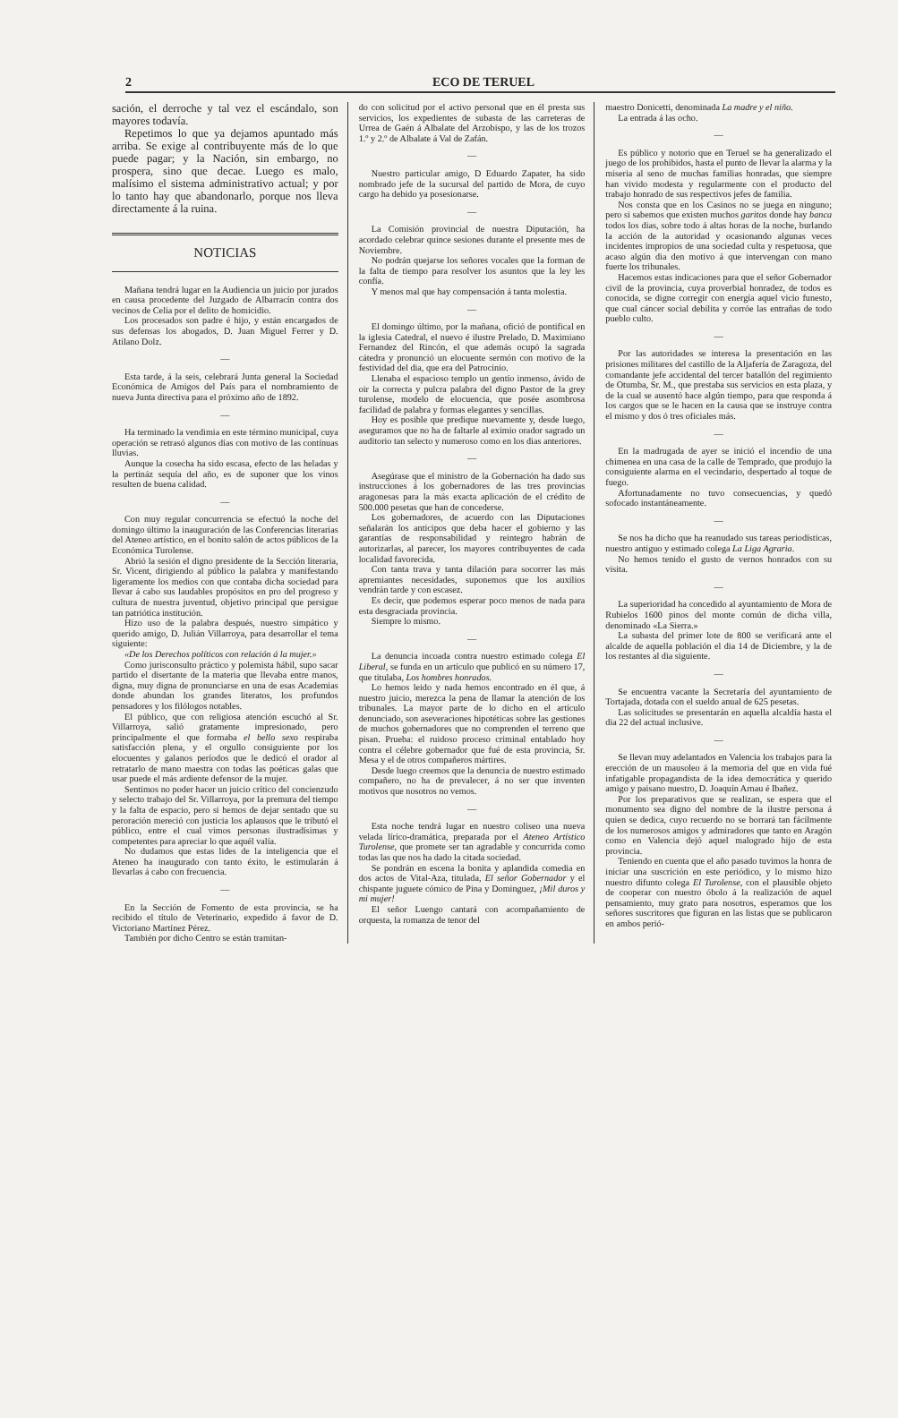2 ECO DE TERUEL
sación, el derroche y tal vez el escándalo, son mayores todavía.
Repetimos lo que ya dejamos apuntado más arriba. Se exige al contribuyente más de lo que puede pagar; y la Nación, sin embargo, no prospera, sino que decae. Luego es malo, malísimo el sistema administrativo actual; y por lo tanto hay que abandonarlo, porque nos lleva directamente á la ruina.
NOTICIAS
Mañana tendrá lugar en la Audiencia un juicio por jurados en causa procedente del Juzgado de Albarracín contra dos vecinos de Celia por el delito de homicidio.
Los procesados son padre é hijo, y están encargados de sus defensas los abogados, D. Juan Miguel Ferrer y D. Atilano Dolz.
—
Esta tarde, á la seis, celebrará Junta general la Sociedad Económica de Amigos del País para el nombramiento de nueva Junta directiva para el próximo año de 1892.
—
Ha terminado la vendimia en este término municipal, cuya operación se retrasó algunos días con motivo de las contínuas lluvias.
Aunque la cosecha ha sido escasa, efecto de las heladas y la pertináz sequía del año, es de suponer que los vinos resulten de buena calidad.
—
Con muy regular concurrencia se efectuó la noche del domingo último la inauguración de las Conferencias literarias del Ateneo artístico, en el bonito salón de actos públicos de la Económica Turolense.
Abrió la sesión el digno presidente de la Sección literaria, Sr. Vicent, dirigiendo al público la palabra y manifestando ligeramente los medios con que contaba dicha sociedad para llevar á cabo sus laudables propósitos en pro del progreso y cultura de nuestra juventud, objetivo principal que persigue tan patriótica institución.
Hizo uso de la palabra después, nuestro simpático y querido amigo, D. Julián Villarroya, para desarrollar el tema siguiente:
«De los Derechos políticos con relación á la mujer.»
Como jurisconsulto práctico y polemista hábil, supo sacar partido el disertante de la materia que llevaba entre manos, digna, muy digna de pronunciarse en una de esas Academias donde abundan los grandes literatos, los profundos pensadores y los filólogos notables.
El público, que con religiosa atención escuchó al Sr. Villarroya, salió gratamente impresionado, pero principalmente el que formaba el bello sexo respiraba satisfacción plena, y el orgullo consiguiente por los elocuentes y galanos períodos que le dedicó el orador al retratarlo de mano maestra con todas las poéticas galas que usar puede el más ardiente defensor de la mujer.
Sentimos no poder hacer un juicio crítico del concienzudo y selecto trabajo del Sr. Villarroya, por la premura del tiempo y la falta de espacio, pero si hemos de dejar sentado que su peroración mereció con justicia los aplausos que le tributó el público, entre el cual vimos personas ilustradísimas y competentes para apreciar lo que aquél valía.
No dudamos que estas lides de la inteligencia que el Ateneo ha inaugurado con tanto éxito, le estimularán á llevarlas á cabo con frecuencia.
—
En la Sección de Fomento de esta provincia, se ha recibido el título de Veterinario, expedido á favor de D. Victoriano Martínez Pérez.
También por dicho Centro se están tramitan-
do con solicitud por el activo personal que en él presta sus servicios, los expedientes de subasta de las carreteras de Urrea de Gaén á Albalate del Arzobispo, y las de los trozos 1.º y 2.º de Albalate á Val de Zafán.
—
Nuestro particular amigo, D Eduardo Zapater, ha sido nombrado jefe de la sucursal del partido de Mora, de cuyo cargo ha debido ya posesionarse.
—
La Comisión provincial de nuestra Diputación, ha acordado celebrar quince sesiones durante el presente mes de Noviembre.
No podrán quejarse los señores vocales que la forman de la falta de tiempo para resolver los asuntos que la ley les confía.
Y menos mal que hay compensación á tanta molestia.
—
El domingo último, por la mañana, ofició de pontifical en la iglesia Catedral, el nuevo é ilustre Prelado, D. Maximiano Fernandez del Rincón, el que además ocupó la sagrada cátedra y pronunció un elocuente sermón con motivo de la festividad del dia, que era del Patrocinio.
Llenaba el espacioso templo un gentío inmenso, ávido de oir la correcta y pulcra palabra del digno Pastor de la grey turolense, modelo de elocuencia, que posée asombrosa facilidad de palabra y formas elegantes y sencillas.
Hoy es posible que predique nuevamente y, desde luego, aseguramos que no ha de faltarle al eximio orador sagrado un auditorio tan selecto y numeroso como en los dias anteriores.
—
Asegúrase que el ministro de la Gobernación ha dado sus instrucciones á los gobernadores de las tres provincias aragonesas para la más exacta aplicación de el crédito de 500.000 pesetas que han de concederse.
Los gobernadores, de acuerdo con las Diputaciones señalarán los anticipos que deba hacer el gobierno y las garantías de responsabilidad y reintegro habrán de autorizarlas, al parecer, los mayores contribuyentes de cada localidad favorecida.
Con tanta trava y tanta dilación para socorrer las más apremiantes necesidades, suponemos que los auxilios vendrán tarde y con escasez.
Es decir, que podemos esperar poco menos de nada para esta desgraciada provincia.
Siempre lo mismo.
—
La denuncia incoada contra nuestro estimado colega El Liberal, se funda en un artículo que publicó en su número 17, que titulaba, Los hombres honrados.
Lo hemos leido y nada hemos encontrado en él que, á nuestro juicio, merezca la pena de llamar la atención de los tribunales. La mayor parte de lo dicho en el artículo denunciado, son aseveraciones hipotéticas sobre las gestiones de muchos gobernadores que no comprenden el terreno que pisan. Prueba: el ruidoso proceso criminal entablado hoy contra el célebre gobernador que fué de esta provincia, Sr. Mesa y el de otros compañeros mártires.
Desde luego creemos que la denuncia de nuestro estimado compañero, no ha de prevalecer, á no ser que inventen motivos que nosotros no vemos.
—
Esta noche tendrá lugar en nuestro coliseo una nueva velada lírico-dramática, preparada por el Ateneo Artístico Turolense, que promete ser tan agradable y concurrida como todas las que nos ha dado la citada sociedad.
Se pondrán en escena la bonita y aplandida comedia en dos actos de Vital-Aza, titulada, El señor Gobernador y el chispante juguete cómico de Pina y Dominguez, ¡Mil duros y mi mujer!
El señor Luengo cantará con acompañamiento de orquesta, la romanza de tenor del
maestro Donicetti, denominada La madre y el niño.
La entrada á las ocho.
—
Es público y notorio que en Teruel se ha generalizado el juego de los prohibidos, hasta el punto de llevar la alarma y la miseria al seno de muchas familias honradas, que siempre han vivido modesta y regularmente con el producto del trabajo honrado de sus respectivos jefes de familia.
Nos consta que en los Casinos no se juega en ninguno; pero si sabemos que existen muchos garitos donde hay banca todos los dias, sobre todo á altas horas de la noche, burlando la acción de la autoridad y ocasionando algunas veces incidentes impropios de una sociedad culta y respetuosa, que acaso algún dia den motivo á que intervengan con mano fuerte los tribunales.
Hacemos estas indicaciones para que el señor Gobernador civil de la provincia, cuya proverbial honradez, de todos es conocida, se digne corregir con energía aquel vicio funesto, que cual cáncer social debilita y corróe las entrañas de todo pueblo culto.
—
Por las autoridades se interesa la presentación en las prisiones militares del castillo de la Aljafería de Zaragoza, del comandante jefe accidental del tercer batallón del regimiento de Otumba, Sr. M., que prestaba sus servicios en esta plaza, y de la cual se ausentó hace algún tiempo, para que responda á los cargos que se le hacen en la causa que se instruye contra el mismo y dos ó tres oficiales más.
—
En la madrugada de ayer se inició el incendio de una chimenea en una casa de la calle de Temprado, que produjo la consiguiente alarma en el vecindario, despertado al toque de fuego.
Afortunadamente no tuvo consecuencias, y quedó sofocado instantáneamente.
—
Se nos ha dicho que ha reanudado sus tareas periodísticas, nuestro antiguo y estimado colega La Liga Agraria.
No hemos tenido el gusto de vernos honrados con su visita.
—
La superioridad ha concedido al ayuntamiento de Mora de Rubielos 1600 pinos del monte común de dicha villa, denominado «La Sierra.»
La subasta del primer lote de 800 se verificará ante el alcalde de aquella población el dia 14 de Diciembre, y la de los restantes al dia siguiente.
—
Se encuentra vacante la Secretaría del ayuntamiento de Tortajada, dotada con el sueldo anual de 625 pesetas.
Las solicitudes se presentarán en aquella alcaldía hasta el dia 22 del actual inclusive.
—
Se llevan muy adelantados en Valencia los trabajos para la erección de un mausoleo á la memoria del que en vida fué infatigable propagandista de la idea democrática y querido amigo y paisano nuestro, D. Joaquín Arnau é Ibañez.
Por los preparativos que se realizan, se espera que el monumento sea digno del nombre de la ilustre persona á quien se dedica, cuyo recuerdo no se borrará tan fácilmente de los numerosos amigos y admiradores que tanto en Aragón como en Valencia dejó aquel malogrado hijo de esta provincia.
Teniendo en cuenta que el año pasado tuvimos la honra de iniciar una suscrición en este periódico, y lo mismo hizo nuestro difunto colega El Turolense, con el plausible objeto de cooperar con nuestro óbolo á la realización de aquel pensamiento, muy grato para nosotros, esperamos que los señores suscritores que figuran en las listas que se publicaron en ambos perió-